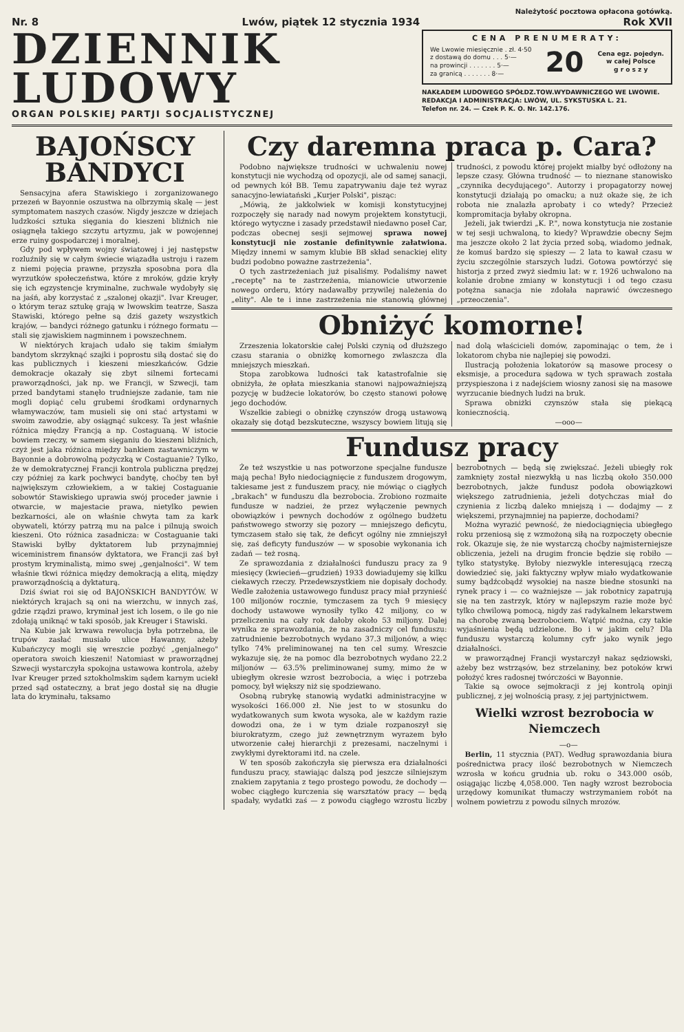Należytość pocztowa opłacona gotówką.
Nr. 8 Lwów, piątek 12 stycznia 1934 Rok XVII
DZIENNIK
LUDOWY
ORGAN POLSKIEJ PARTJI SOCJALISTYCZNEJ
CENA PRENUMERATY:
We Lwowie miesięcznie . zł. 4·50
z dostawą do domu . . . 5·—
na prowincji . . . . . . . 5·—
za granicą . . . . . . . 8·—
20
Cena egz. pojedyn.
w całej Polsce
g r o s z y
NAKŁADEM LUDOWEGO SPÓŁDZ.TOW.WYDAWNICZEGO WE LWOWIE.
REDAKCJA I ADMINISTRACJA: LWÓW, UL. SYKSTUSKA L. 21.
Telefon nr. 24. — Czek P. K. O. Nr. 142.176.
BAJOŃSCY
BANDYCI
Sensacyjna afera Stawiskiego i zorganizowanego przezeń w Bayonnie oszustwa na olbrzymią skalę — jest symptomatem naszych czasów. Nigdy jeszcze w dziejach ludzkości sztuka sięgania do kieszeni bliźnich nie osiągnęła takiego szczytu artyzmu, jak w powojennej erze ruiny gospodarczej i moralnej.
Gdy pod wpływem wojny światowej i jej następstw rozluźniły się w całym świecie wiązadła ustroju i razem z niemi pojęcia prawne, przyszła sposobna pora dla wyrzutków społeczeństwa, które z mroków, gdzie kryły się ich egzystencje kryminalne, zuchwale wydobyły się na jaśń, aby korzystać z „szalonej okazji". Ivar Kreuger, o którym teraz sztukę grają w lwowskim teatrze, Sasza Stawiski, którego pełne są dziś gazety wszystkich krajów, — bandyci różnego gatunku i różnego formatu — stali się zjawiskiem nagminnem i powszechnem.
W niektórych krajach udało się takim śmiałym bandytom skrzyknąć szajki i poprostu siłą dostać się do kas publicznych i kieszeni mieszkańców. Gdzie demokracje okazały się zbyt silnemi fortecami praworządności, jak np. we Francji, w Szwecji, tam przed bandytami stanęło trudniejsze zadanie, tam nie mogli dopiąć celu grubemi środkami ordynarnych włamywaczów, tam musieli się oni stać artystami w swoim zawodzie, aby osiągnąć sukcesy. Ta jest właśnie różnica między Francją a np. Costaguaną. W istocie bowiem rzeczy, w samem sięganiu do kieszeni bliźnich, czyż jest jaka różnica między bankiem zastawniczym w Bayonnie a dobrowolną pożyczką w Costaguanie? Tylko, że w demokratycznej Francji kontrola publiczna prędzej czy później za kark pochwyci bandytę, choćby ten był największym człowiekiem, a w takiej Costaguanie sobowtór Stawiskiego uprawia swój proceder jawnie i otwarcie, w majestacie prawa, nietylko pewien bezkarności, ale on właśnie chwyta tam za kark obywateli, którzy patrzą mu na palce i pilnują swoich kieszeni. Oto różnica zasadnicza: w Costaguanie taki Stawiski byłby dyktatorem lub przynajmniej wiceministrem finansów dyktatora, we Francji zaś był prostym kryminalistą, mimo swej „genjalności". W tem właśnie tkwi różnica między demokracją a elitą, między praworządnością a dyktaturą.
Dziś świat roi się od BAJOŃSKICH BANDYTÓW. W niektórych krajach są oni na wierzchu, w innych zaś, gdzie rządzi prawo, kryminał jest ich losem, o ile go nie zdołają uniknąć w taki sposób, jak Kreuger i Stawiski.
Na Kubie jak krwawa rewolucja była potrzebna, ile trupów zasłać musiało ulice Hawanny, ażeby Kubańczycy mogli się wreszcie pozbyć „genjalnego" operatora swoich kieszeni! Natomiast w praworządnej Szwecji wystarczyła spokojna ustawowa kontrola, ażeby Ivar Kreuger przed sztokholmskim sądem karnym uciekł przed sąd ostateczny, a brat jego dostał się na długie lata do kryminału, taksamo
Czy daremna praca p. Cara?
Podobno największe trudności w uchwaleniu nowej konstytucji nie wychodzą od opozycji, ale od samej sanacji, od pewnych kół BB. Temu zapatrywaniu daje też wyraz sanacyjno-lewiatański „Kurjer Polski", pisząc:
„Mówią, że jakkolwiek w komisji konstytucyjnej rozpoczęły się narady nad nowym projektem konstytucji, którego wytyczne i zasady przedstawił niedawno poseł Car, podczas obecnej sesji sejmowej sprawa nowej konstytucji nie zostanie definitywnie załatwiona. Między innemi w samym klubie BB skład senackiej elity budzi podobno poważne zastrzeżenia".
O tych zastrzeżeniach już pisaliśmy. Podaliśmy nawet „receptę" na te zastrzeżenia, mianowicie utworzenie nowego orderu, który nadawałby przywilej należenia do „elity". Ale te i inne zastrzeżenia nie stanowią głównej trudności, z powodu której projekt miałby być odłożony na lepsze czasy. Główna trudność — to nieznane stanowisko „czynnika decydującego". Autorzy i propagatorzy nowej konstytucji działają po omacku; a nuż okaże się, że ich robota nie znalazła aprobaty i co wtedy? Przecież kompromitacja byłaby okropna.
Jeżeli, jak twierdzi „K. P.", nowa konstytucja nie zostanie w tej sesji uchwaloną, to kiedy? Wprawdzie obecny Sejm ma jeszcze około 2 lat życia przed sobą, wiadomo jednak, że komuś bardzo się spieszy — 2 lata to kawał czasu w życiu szczególnie starszych ludzi. Gotowa powtórzyć się historja z przed zwyż siedmiu lat: w r. 1926 uchwalono na kolanie drobne zmiany w konstytucji i od tego czasu potężna sanacja nie zdołała naprawić ówczesnego „przeoczenia".
Obniżyć komorne!
Zrzeszenia lokatorskie całej Polski czynią od dłuższego czasu starania o obniżkę komornego zwlaszcza dla mniejszych mieszkań.
Stopa zarobkowa ludności tak katastrofalnie się obniżyła, że opłata mieszkania stanowi najpoważniejszą pozycję w budżecie lokatorów, bo często stanowi połowę jego dochodów.
Wszelkie zabiegi o obniżkę czynszów drogą ustawową okazały się dotąd bezskuteczne, wszyscy bowiem litują się nad dolą właścicieli domów, zapominając o tem, że i lokatorom chyba nie najlepiej się powodzi.
Ilustracją położenia lokatorów są masowe procesy o eksmisje, a procedura sądowa w tych sprawach została przyspieszona i z nadejściem wiosny zanosi się na masowe wyrzucanie biednych ludzi na bruk.
Sprawa obniżki czynszów stała się piekącą koniecznością.
—ooo—
Fundusz pracy
Że też wszystkie u nas potworzone specjalne fundusze mają pecha! Było niedociągnięcie z funduszem drogowym, takiesame jest z funduszem pracy, nie mówiąc o ciągłych „brakach" w funduszu dla bezrobocia. Zrobiono rozmaite fundusze w nadziei, że przez wyłączenie pewnych obowiązków i pewnych dochodów z ogólnego budżetu państwowego stworzy się pozory — mniejszego deficytu, tymczasem stało się tak, że deficyt ogólny nie zmniejszył się, zaś deficyty funduszów — w sposobie wykonania ich zadań — też rosną.
Ze sprawozdania z działalności funduszu pracy za 9 miesięcy (kwiecień—grudzień) 1933 dowiadujemy się kilku ciekawych rzeczy. Przedewszystkiem nie dopisały dochody. Wedle założenia ustawowego fundusz pracy miał przynieść 100 miljonów rocznie, tymczasem za tych 9 miesięcy dochody ustawowe wynosiły tylko 42 miljony, co w przeliczeniu na cały rok dałoby około 53 miljony. Dalej wynika ze sprawozdania, że na zasadniczy cel funduszu: zatrudnienie bezrobotnych wydano 37.3 miljonów, a więc tylko 74% preliminowanej na ten cel sumy. Wreszcie wykazuje się, że na pomoc dla bezrobotnych wydano 22.2 miljonów — 63.5% preliminowanej sumy, mimo że w ubiegłym okresie wzrost bezrobocia, a więc i potrzeba pomocy, był większy niż się spodziewano.
Osobną rubrykę stanowią wydatki administracyjne w wysokości 166.000 zł. Nie jest to w stosunku do wydatkowanych sum kwota wysoka, ale w każdym razie dowodzi ona, że i w tym dziale rozpanoszył się biurokratyzm, czego już zewnętrznym wyrazem było utworzenie całej hierarchji z prezesami, naczelnymi i zwykłymi dyrektorami itd. na czele.
W ten sposób zakończyła się pierwsza era działalności funduszu pracy, stawiając dalszą pod jeszcze silniejszym znakiem zapytania z tego prostego powodu, że dochody — wobec ciągłego kurczenia się warsztatów pracy — będą spadały, wydatki zaś — z powodu ciągłego wzrostu liczby bezrobotnych — będą się zwiększać. Jeżeli ubiegły rok zamknięty został niezwykłą u nas liczbą około 350.000 bezrobotnych, jakże fundusz podoła obowiązkowi większego zatrudnienia, jeżeli dotychczas miał do czynienia z liczbą daleko mniejszą i — dodajmy — z większemi, przynajmniej na papierze, dochodami?
Można wyrazić pewność, że niedociągnięcia ubiegłego roku przeniosą się z wzmożoną siłą na rozpoczęty obecnie rok. Okazuje się, że nie wystarczą choćby najmisterniejsze obliczenia, jeżeli na drugim froncie będzie się robiło — tylko statystykę. Byłoby niezwykle interesującą rzeczą dowiedzieć się, jaki faktyczny wpływ miało wydatkowanie sumy bądźcobądź wysokiej na nasze biedne stosunki na rynek pracy i — co ważniejsze — jak robotnicy zapatrują się na ten zastrzyk, który w najlepszym razie może być tylko chwilową pomocą, nigdy zaś radykalnem lekarstwem na chorobę zwaną bezrobociem. Wątpić można, czy takie wyjaśnienia będą udzielone. Bo i w jakim celu? Dla funduszu wystarczą kolumny cyfr jako wynik jego działalności.
w praworządnej Francji wystarczył nakaz sędziowski, ażeby bez wstrząsów, bez strzelaniny, bez potoków krwi położyć kres radosnej twórczości w Bayonnie.
Takie są owoce sejmokracji z jej kontrolą opinji publicznej, z jej wolnością prasy, z jej partyjnictwem.
Wielki wzrost bezrobocia w Niemczech
—o—
Berlin, 11 stycznia (PAT). Według sprawozdania biura pośrednictwa pracy ilość bezrobotnych w Niemczech wzrosła w końcu grudnia ub. roku o 343.000 osób, osiągając liczbę 4,058.000. Ten nagły wzrost bezrobocia urzędowy komunikat tłumaczy wstrzymaniem robót na wolnem powietrzu z powodu silnych mrozów.